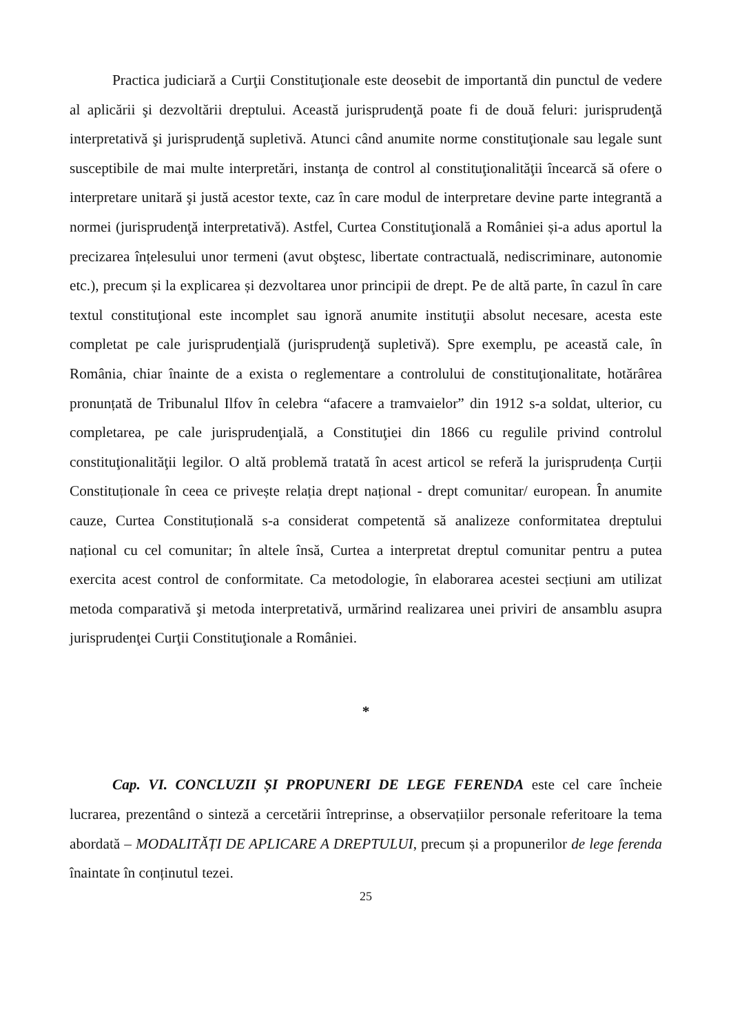Practica judiciară a Curţii Constituţionale este deosebit de importantă din punctul de vedere al aplicării şi dezvoltării dreptului. Această jurisprudenţă poate fi de două feluri: jurisprudenţă interpretativă şi jurisprudenţă supletivă. Atunci când anumite norme constituţionale sau legale sunt susceptibile de mai multe interpretări, instanţa de control al constituţionalităţii încearcă să ofere o interpretare unitară şi justă acestor texte, caz în care modul de interpretare devine parte integrantă a normei (jurisprudenţă interpretativă). Astfel, Curtea Constituţională a României și-a adus aportul la precizarea înțelesului unor termeni (avut obştesc, libertate contractuală, nediscriminare, autonomie etc.), precum și la explicarea și dezvoltarea unor principii de drept. Pe de altă parte, în cazul în care textul constituţional este incomplet sau ignoră anumite instituţii absolut necesare, acesta este completat pe cale jurisprudenţială (jurisprudenţă supletivă). Spre exemplu, pe această cale, în România, chiar înainte de a exista o reglementare a controlului de constituţionalitate, hotărârea pronunțată de Tribunalul Ilfov în celebra “afacere a tramvaielor” din 1912 s-a soldat, ulterior, cu completarea, pe cale jurisprudenţială, a Constituţiei din 1866 cu regulile privind controlul constituţionalităţii legilor. O altă problemă tratată în acest articol se referă la jurisprudența Curții Constituționale în ceea ce privește relația drept național - drept comunitar/ european. În anumite cauze, Curtea Constituțională s-a considerat competentă să analizeze conformitatea dreptului național cu cel comunitar; în altele însă, Curtea a interpretat dreptul comunitar pentru a putea exercita acest control de conformitate. Ca metodologie, în elaborarea acestei secțiuni am utilizat metoda comparativă şi metoda interpretativă, urmărind realizarea unei priviri de ansamblu asupra jurisprudenţei Curţii Constituţionale a României.
*
Cap. VI. CONCLUZII ȘI PROPUNERI DE LEGE FERENDA este cel care încheie lucrarea, prezentând o sinteză a cercetării întreprinse, a observațiilor personale referitoare la tema abordată – MODALITĂȚI DE APLICARE A DREPTULUI, precum și a propunerilor de lege ferenda înaintate în conținutul tezei.
25